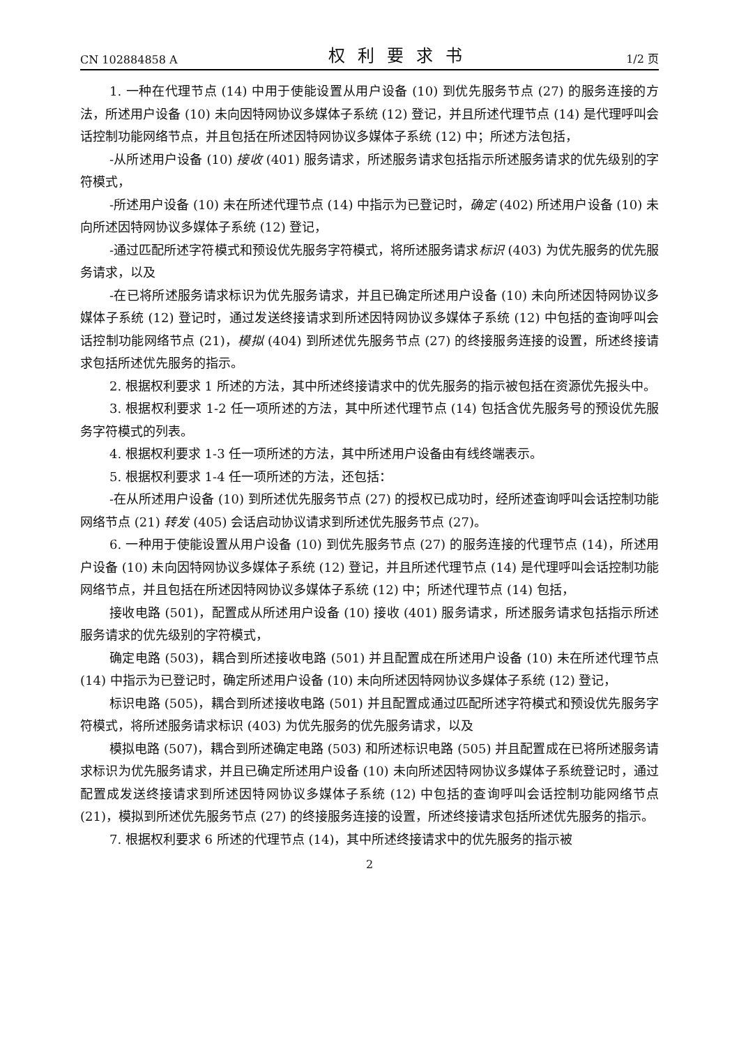CN 102884858 A 权利要求书 1/2 页
1. 一种在代理节点 (14) 中用于使能设置从用户设备 (10) 到优先服务节点 (27) 的服务连接的方法，所述用户设备 (10) 未向因特网协议多媒体子系统 (12) 登记，并且所述代理节点 (14) 是代理呼叫会话控制功能网络节点，并且包括在所述因特网协议多媒体子系统 (12) 中；所述方法包括，
-从所述用户设备 (10) 接收 (401) 服务请求，所述服务请求包括指示所述服务请求的优先级别的字符模式，
-所述用户设备 (10) 未在所述代理节点 (14) 中指示为已登记时，确定 (402) 所述用户设备 (10) 未向所述因特网协议多媒体子系统 (12) 登记，
-通过匹配所述字符模式和预设优先服务字符模式，将所述服务请求标识 (403) 为优先服务的优先服务请求，以及
-在已将所述服务请求标识为优先服务请求，并且已确定所述用户设备 (10) 未向所述因特网协议多媒体子系统 (12) 登记时，通过发送终接请求到所述因特网协议多媒体子系统 (12) 中包括的查询呼叫会话控制功能网络节点 (21)，模拟 (404) 到所述优先服务节点 (27) 的终接服务连接的设置，所述终接请求包括所述优先服务的指示。
2. 根据权利要求 1 所述的方法，其中所述终接请求中的优先服务的指示被包括在资源优先报头中。
3. 根据权利要求 1-2 任一项所述的方法，其中所述代理节点 (14) 包括含优先服务号的预设优先服务字符模式的列表。
4. 根据权利要求 1-3 任一项所述的方法，其中所述用户设备由有线终端表示。
5. 根据权利要求 1-4 任一项所述的方法，还包括：
-在从所述用户设备 (10) 到所述优先服务节点 (27) 的授权已成功时，经所述查询呼叫会话控制功能网络节点 (21) 转发 (405) 会话启动协议请求到所述优先服务节点 (27)。
6. 一种用于使能设置从用户设备 (10) 到优先服务节点 (27) 的服务连接的代理节点 (14)，所述用户设备 (10) 未向因特网协议多媒体子系统 (12) 登记，并且所述代理节点 (14) 是代理呼叫会话控制功能网络节点，并且包括在所述因特网协议多媒体子系统 (12) 中；所述代理节点 (14) 包括，
接收电路 (501)，配置成从所述用户设备 (10) 接收 (401) 服务请求，所述服务请求包括指示所述服务请求的优先级别的字符模式，
确定电路 (503)，耦合到所述接收电路 (501) 并且配置成在所述用户设备 (10) 未在所述代理节点 (14) 中指示为已登记时，确定所述用户设备 (10) 未向所述因特网协议多媒体子系统 (12) 登记，
标识电路 (505)，耦合到所述接收电路 (501) 并且配置成通过匹配所述字符模式和预设优先服务字符模式，将所述服务请求标识 (403) 为优先服务的优先服务请求，以及
模拟电路 (507)，耦合到所述确定电路 (503) 和所述标识电路 (505) 并且配置成在已将所述服务请求标识为优先服务请求，并且已确定所述用户设备 (10) 未向所述因特网协议多媒体子系统登记时，通过配置成发送终接请求到所述因特网协议多媒体子系统 (12) 中包括的查询呼叫会话控制功能网络节点 (21)，模拟到所述优先服务节点 (27) 的终接服务连接的设置，所述终接请求包括所述优先服务的指示。
7. 根据权利要求 6 所述的代理节点 (14)，其中所述终接请求中的优先服务的指示被
2